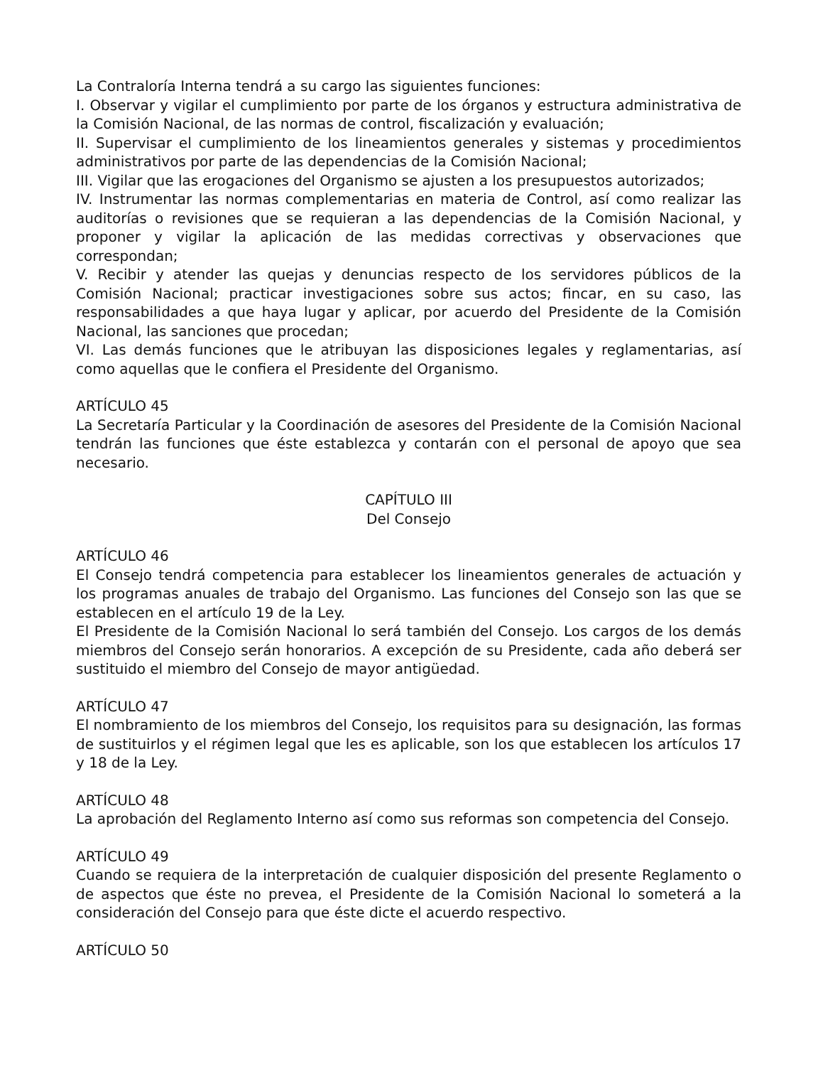La Contraloría Interna tendrá a su cargo las siguientes funciones:
I. Observar y vigilar el cumplimiento por parte de los órganos y estructura administrativa de la Comisión Nacional, de las normas de control, fiscalización y evaluación;
II. Supervisar el cumplimiento de los lineamientos generales y sistemas y procedimientos administrativos por parte de las dependencias de la Comisión Nacional;
III. Vigilar que las erogaciones del Organismo se ajusten a los presupuestos autorizados;
IV. Instrumentar las normas complementarias en materia de Control, así como realizar las auditorías o revisiones que se requieran a las dependencias de la Comisión Nacional, y proponer y vigilar la aplicación de las medidas correctivas y observaciones que correspondan;
V. Recibir y atender las quejas y denuncias respecto de los servidores públicos de la Comisión Nacional; practicar investigaciones sobre sus actos; fincar, en su caso, las responsabilidades a que haya lugar y aplicar, por acuerdo del Presidente de la Comisión Nacional, las sanciones que procedan;
VI. Las demás funciones que le atribuyan las disposiciones legales y reglamentarias, así como aquellas que le confiera el Presidente del Organismo.
ARTÍCULO 45
La Secretaría Particular y la Coordinación de asesores del Presidente de la Comisión Nacional tendrán las funciones que éste establezca y contarán con el personal de apoyo que sea necesario.
CAPÍTULO III
Del Consejo
ARTÍCULO 46
El Consejo tendrá competencia para establecer los lineamientos generales de actuación y los programas anuales de trabajo del Organismo. Las funciones del Consejo son las que se establecen en el artículo 19 de la Ley.
El Presidente de la Comisión Nacional lo será también del Consejo. Los cargos de los demás miembros del Consejo serán honorarios. A excepción de su Presidente, cada año deberá ser sustituido el miembro del Consejo de mayor antigüedad.
ARTÍCULO 47
El nombramiento de los miembros del Consejo, los requisitos para su designación, las formas de sustituirlos y el régimen legal que les es aplicable, son los que establecen los artículos 17 y 18 de la Ley.
ARTÍCULO 48
La aprobación del Reglamento Interno así como sus reformas son competencia del Consejo.
ARTÍCULO 49
Cuando se requiera de la interpretación de cualquier disposición del presente Reglamento o de aspectos que éste no prevea, el Presidente de la Comisión Nacional lo someterá a la consideración del Consejo para que éste dicte el acuerdo respectivo.
ARTÍCULO 50